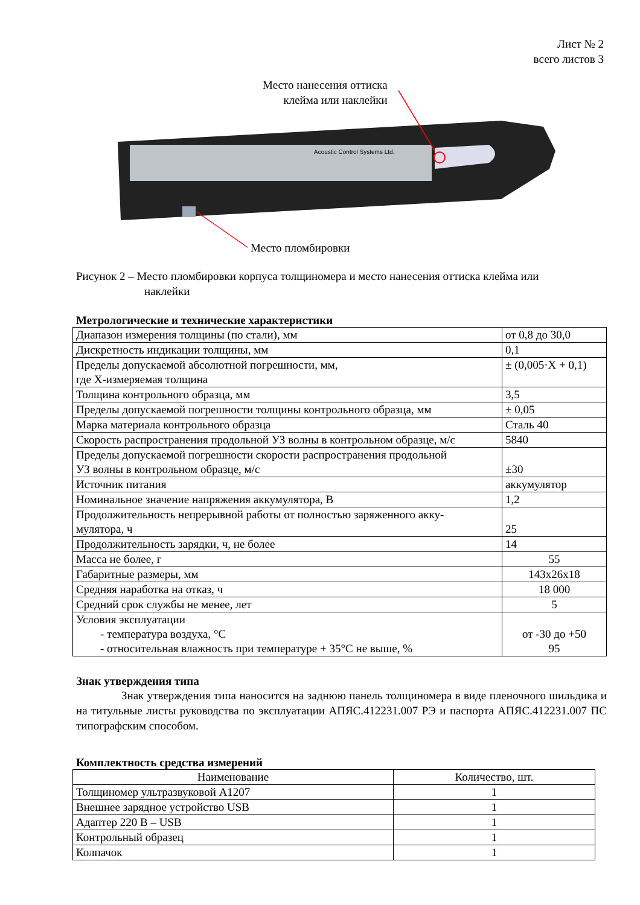Лист № 2
всего листов 3
Acoustic Control Systems Ltd.
Место нанесения оттиска
клейма или наклейки
Место пломбировки
Рисунок 2 – Место пломбировки корпуса толщиномера и место нанесения оттиска клейма или
наклейки
Метрологические и технические характеристики
| Диапазон измерения толщины (по стали), мм | от 0,8 до 30,0 |
| Дискретность индикации толщины, мм | 0,1 |
| Пределы допускаемой абсолютной погрешности, мм, где Х-измеряемая толщина | ± (0,005·Х + 0,1) |
| Толщина контрольного образца, мм | 3,5 |
| Пределы допускаемой погрешности толщины контрольного образца, мм | ± 0,05 |
| Марка материала контрольного образца | Сталь 40 |
| Скорость распространения продольной УЗ волны в контрольном образце, м/с | 5840 |
| Пределы допускаемой погрешности скорости распространения продольной УЗ волны в контрольном образце, м/с | ±30 |
| Источник питания | аккумулятор |
| Номинальное значение напряжения аккумулятора, В | 1,2 |
| Продолжительность непрерывной работы от полностью заряженного акку- мулятора, ч | 25 |
| Продолжительность зарядки, ч, не более | 14 |
| Масса не более, г | 55 |
| Габаритные размеры, мм | 143x26x18 |
| Средняя наработка на отказ, ч | 18 000 |
| Средний срок службы не менее, лет | 5 |
| Условия эксплуатации - температура воздуха, °С - относительная влажность при температуре + 35°С не выше, % | от -30 до +50 95 |
Знак утверждения типа
Знак утверждения типа наносится на заднюю панель толщиномера в виде пленочного шильдика и на титульные листы руководства по эксплуатации АПЯС.412231.007 РЭ и паспорта АПЯС.412231.007 ПС типографским способом.
Комплектность средства измерений
| Наименование | Количество, шт. |
| Толщиномер ультразвуковой А1207 | 1 |
| Внешнее зарядное устройство USB | 1 |
| Адаптер 220 В – USB | 1 |
| Контрольный образец | 1 |
| Колпачок | 1 |